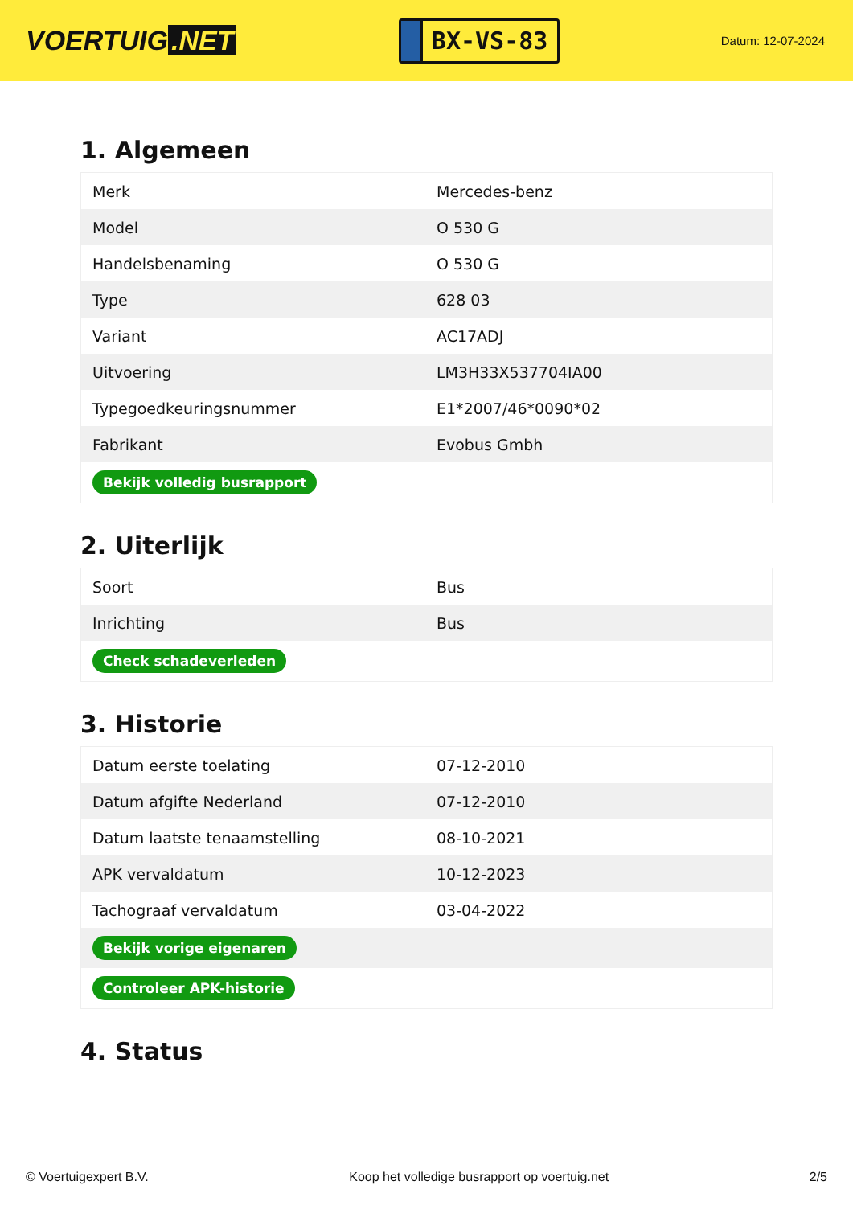VOERTUIG.NET
BX-VS-83
Datum: 12-07-2024
1. Algemeen
| Merk | Mercedes-benz |
| Model | O 530 G |
| Handelsbenaming | O 530 G |
| Type | 628 03 |
| Variant | AC17ADJ |
| Uitvoering | LM3H33X537704IA00 |
| Typegoedkeuringsnummer | E1*2007/46*0090*02 |
| Fabrikant | Evobus Gmbh |
| Bekijk volledig busrapport | |
2. Uiterlijk
| Soort | Bus |
| Inrichting | Bus |
| Check schadeverleden | |
3. Historie
| Datum eerste toelating | 07-12-2010 |
| Datum afgifte Nederland | 07-12-2010 |
| Datum laatste tenaamstelling | 08-10-2021 |
| APK vervaldatum | 10-12-2023 |
| Tachograaf vervaldatum | 03-04-2022 |
| Bekijk vorige eigenaren | |
| Controleer APK-historie | |
4. Status
© Voertuigexpert B.V. Koop het volledige busrapport op voertuig.net 2/5